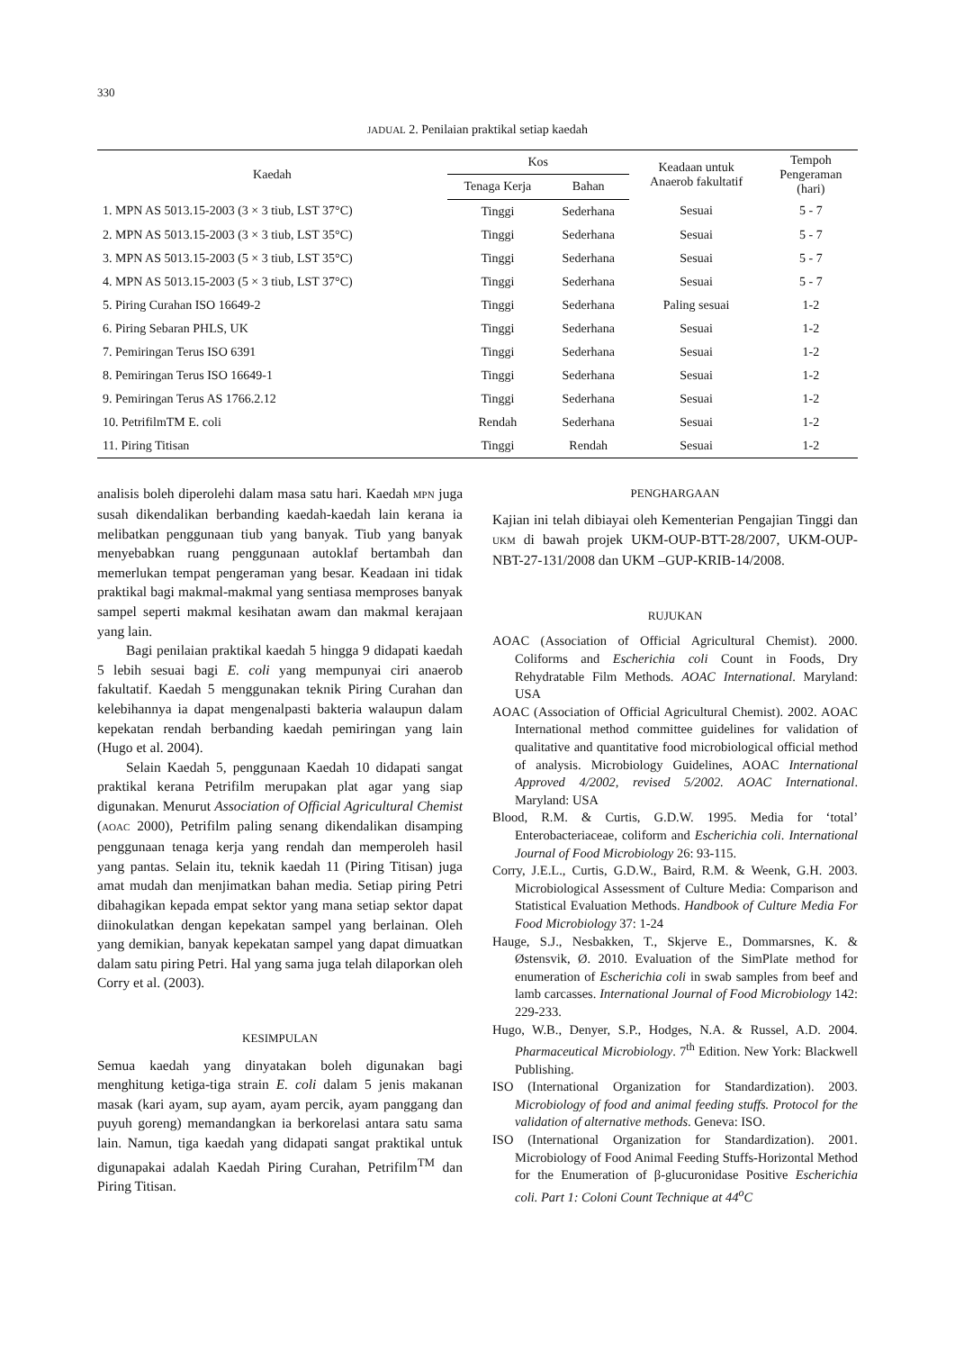330
JADUAL 2. Penilaian praktikal setiap kaedah
| Kaedah | Kos | | Keadaan untuk Anaerob fakultatif | Tempoh Pengeraman (hari) |
| --- | --- | --- | --- | --- |
| | Tenaga Kerja | Bahan | | |
| 1. MPN AS 5013.15-2003 (3 × 3 tiub, LST 37°C) | Tinggi | Sederhana | Sesuai | 5 - 7 |
| 2. MPN AS 5013.15-2003 (3 × 3 tiub, LST 35°C) | Tinggi | Sederhana | Sesuai | 5 - 7 |
| 3. MPN AS 5013.15-2003 (5 × 3 tiub, LST 35°C) | Tinggi | Sederhana | Sesuai | 5 - 7 |
| 4. MPN AS 5013.15-2003 (5 × 3 tiub, LST 37°C) | Tinggi | Sederhana | Sesuai | 5 - 7 |
| 5. Piring Curahan ISO 16649-2 | Tinggi | Sederhana | Paling sesuai | 1-2 |
| 6. Piring Sebaran PHLS, UK | Tinggi | Sederhana | Sesuai | 1-2 |
| 7. Pemiringan Terus ISO 6391 | Tinggi | Sederhana | Sesuai | 1-2 |
| 8. Pemiringan Terus ISO 16649-1 | Tinggi | Sederhana | Sesuai | 1-2 |
| 9. Pemiringan Terus AS 1766.2.12 | Tinggi | Sederhana | Sesuai | 1-2 |
| 10. PetrifilmTM E. coli | Rendah | Sederhana | Sesuai | 1-2 |
| 11. Piring Titisan | Tinggi | Rendah | Sesuai | 1-2 |
analisis boleh diperolehi dalam masa satu hari. Kaedah MPN juga susah dikendalikan berbanding kaedah-kaedah lain kerana ia melibatkan penggunaan tiub yang banyak. Tiub yang banyak menyebabkan ruang penggunaan autoklaf bertambah dan memerlukan tempat pengeraman yang besar. Keadaan ini tidak praktikal bagi makmal-makmal yang sentiasa memproses banyak sampel seperti makmal kesihatan awam dan makmal kerajaan yang lain.
Bagi penilaian praktikal kaedah 5 hingga 9 didapati kaedah 5 lebih sesuai bagi E. coli yang mempunyai ciri anaerob fakultatif. Kaedah 5 menggunakan teknik Piring Curahan dan kelebihannya ia dapat mengenalpasti bakteria walaupun dalam kepekatan rendah berbanding kaedah pemiringan yang lain (Hugo et al. 2004).
Selain Kaedah 5, penggunaan Kaedah 10 didapati sangat praktikal kerana Petrifilm merupakan plat agar yang siap digunakan. Menurut Association of Official Agricultural Chemist (AOAC 2000), Petrifilm paling senang dikendalikan disamping penggunaan tenaga kerja yang rendah dan memperoleh hasil yang pantas. Selain itu, teknik kaedah 11 (Piring Titisan) juga amat mudah dan menjimatkan bahan media. Setiap piring Petri dibahagikan kepada empat sektor yang mana setiap sektor dapat diinokulatkan dengan kepekatan sampel yang berlainan. Oleh yang demikian, banyak kepekatan sampel yang dapat dimuatkan dalam satu piring Petri. Hal yang sama juga telah dilaporkan oleh Corry et al. (2003).
KESIMPULAN
Semua kaedah yang dinyatakan boleh digunakan bagi menghitung ketiga-tiga strain E. coli dalam 5 jenis makanan masak (kari ayam, sup ayam, ayam percik, ayam panggang dan puyuh goreng) memandangkan ia berkorelasi antara satu sama lain. Namun, tiga kaedah yang didapati sangat praktikal untuk digunapakai adalah Kaedah Piring Curahan, Petrifilm<sup>TM</sup> dan Piring Titisan.
PENGHARGAAN
Kajian ini telah dibiayai oleh Kementerian Pengajian Tinggi dan UKM di bawah projek UKM-OUP-BTT-28/2007, UKM-OUP-NBT-27-131/2008 dan UKM –GUP-KRIB-14/2008.
RUJUKAN
AOAC (Association of Official Agricultural Chemist). 2000. Coliforms and Escherichia coli Count in Foods, Dry Rehydratable Film Methods. AOAC International. Maryland: USA
AOAC (Association of Official Agricultural Chemist). 2002. AOAC International method committee guidelines for validation of qualitative and quantitative food microbiological official method of analysis. Microbiology Guidelines, AOAC International Approved 4/2002, revised 5/2002. AOAC International. Maryland: USA
Blood, R.M. & Curtis, G.D.W. 1995. Media for ‘total’ Enterobacteriaceae, coliform and Escherichia coli. International Journal of Food Microbiology 26: 93-115.
Corry, J.E.L., Curtis, G.D.W., Baird, R.M. & Weenk, G.H. 2003. Microbiological Assessment of Culture Media: Comparison and Statistical Evaluation Methods. Handbook of Culture Media For Food Microbiology 37: 1-24
Hauge, S.J., Nesbakken, T., Skjerve E., Dommarsnes, K. & Østensvik, Ø. 2010. Evaluation of the SimPlate method for enumeration of Escherichia coli in swab samples from beef and lamb carcasses. International Journal of Food Microbiology 142: 229-233.
Hugo, W.B., Denyer, S.P., Hodges, N.A. & Russel, A.D. 2004. Pharmaceutical Microbiology. 7<sup>th</sup> Edition. New York: Blackwell Publishing.
ISO (International Organization for Standardization). 2003. Microbiology of food and animal feeding stuffs. Protocol for the validation of alternative methods. Geneva: ISO.
ISO (International Organization for Standardization). 2001. Microbiology of Food Animal Feeding Stuffs-Horizontal Method for the Enumeration of β-glucuronidase Positive Escherichia coli. Part 1: Coloni Count Technique at 44<sup>o</sup>C